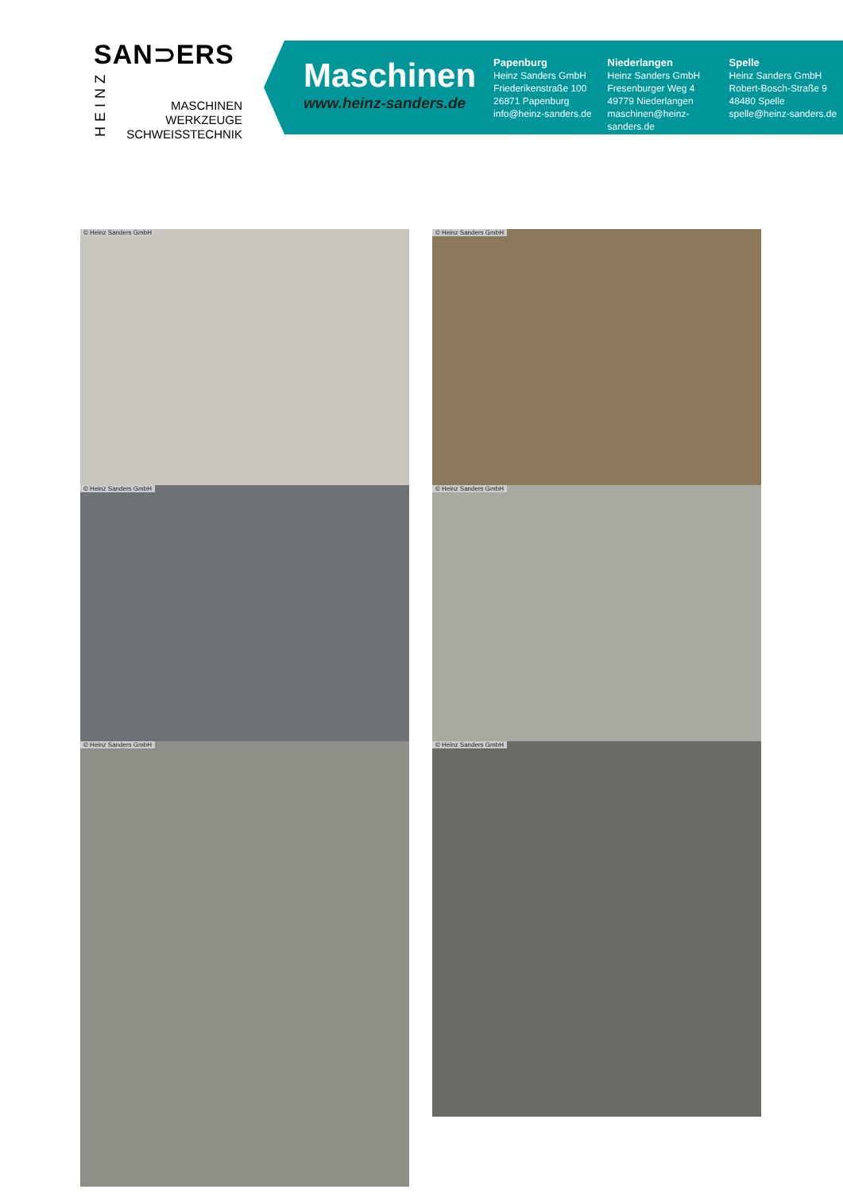SAN⊃ERS
HEINZ
MASCHINEN
WERKZEUGE
SCHWEISSTECHNIK
Maschinen
www.heinz-sanders.de
Papenburg
Heinz Sanders GmbH
Friederikenstraße 100
26871 Papenburg
info@heinz-sanders.de
Niederlangen
Heinz Sanders GmbH
Fresenburger Weg 4
49779 Niederlangen
maschinen@heinz-sanders.de
Spelle
Heinz Sanders GmbH
Robert-Bosch-Straße 9
48480 Spelle
spelle@heinz-sanders.de
© Heinz Sanders GmbH © Heinz Sanders GmbH
© Heinz Sanders GmbH © Heinz Sanders GmbH
© Heinz Sanders GmbH © Heinz Sanders GmbH